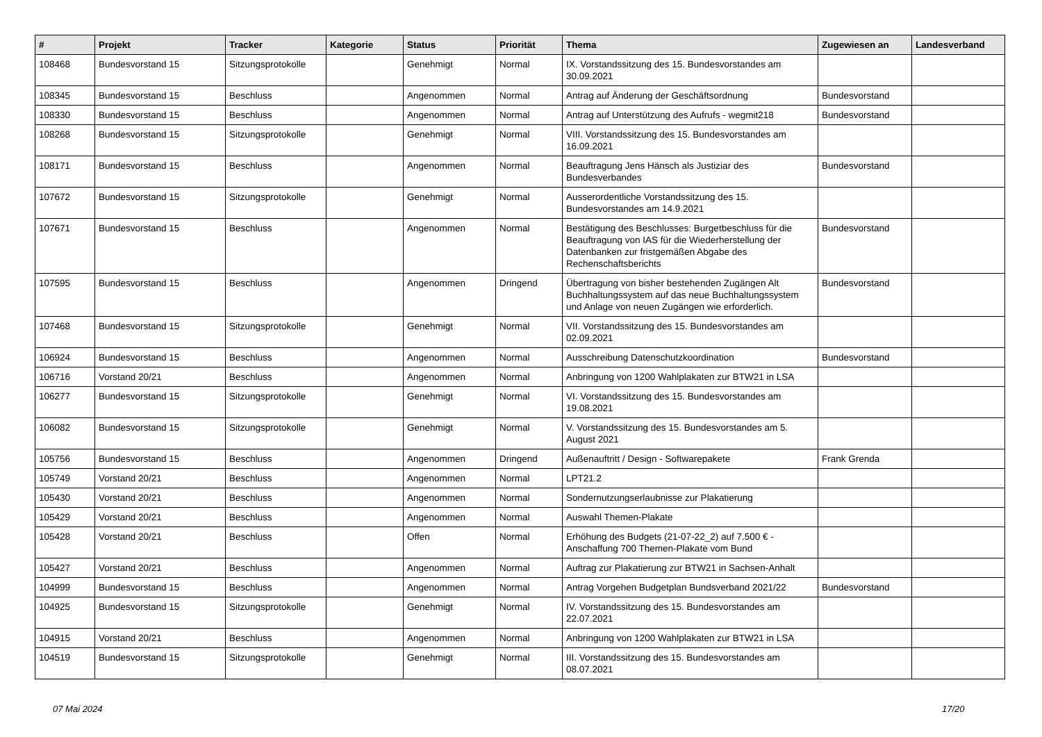| # | Projekt | Tracker | Kategorie | Status | Priorität | Thema | Zugewiesen an | Landesverband |
| --- | --- | --- | --- | --- | --- | --- | --- | --- |
| 108468 | Bundesvorstand 15 | Sitzungsprotokolle | | Genehmigt | Normal | IX. Vorstandssitzung des 15. Bundesvorstandes am 30.09.2021 | | |
| 108345 | Bundesvorstand 15 | Beschluss | | Angenommen | Normal | Antrag auf Änderung der Geschäftsordnung | Bundesvorstand | |
| 108330 | Bundesvorstand 15 | Beschluss | | Angenommen | Normal | Antrag auf Unterstützung des Aufrufs - wegmit218 | Bundesvorstand | |
| 108268 | Bundesvorstand 15 | Sitzungsprotokolle | | Genehmigt | Normal | VIII. Vorstandssitzung des 15. Bundesvorstandes am 16.09.2021 | | |
| 108171 | Bundesvorstand 15 | Beschluss | | Angenommen | Normal | Beauftragung Jens Hänsch als Justiziar des Bundesverbandes | Bundesvorstand | |
| 107672 | Bundesvorstand 15 | Sitzungsprotokolle | | Genehmigt | Normal | Ausserordentliche Vorstandssitzung des 15. Bundesvorstandes am 14.9.2021 | | |
| 107671 | Bundesvorstand 15 | Beschluss | | Angenommen | Normal | Bestätigung des Beschlusses: Burgetbeschluss für die Beauftragung von IAS für die Wiederherstellung der Datenbanken zur fristgemäßen Abgabe des Rechenschaftsberichts | Bundesvorstand | |
| 107595 | Bundesvorstand 15 | Beschluss | | Angenommen | Dringend | Übertragung von bisher bestehenden Zugängen Alt Buchhaltungssystem auf das neue Buchhaltungssystem und Anlage von neuen Zugängen wie erforderlich. | Bundesvorstand | |
| 107468 | Bundesvorstand 15 | Sitzungsprotokolle | | Genehmigt | Normal | VII. Vorstandssitzung des 15. Bundesvorstandes am 02.09.2021 | | |
| 106924 | Bundesvorstand 15 | Beschluss | | Angenommen | Normal | Ausschreibung Datenschutzkoordination | Bundesvorstand | |
| 106716 | Vorstand 20/21 | Beschluss | | Angenommen | Normal | Anbringung von 1200 Wahlplakaten zur BTW21 in LSA | | |
| 106277 | Bundesvorstand 15 | Sitzungsprotokolle | | Genehmigt | Normal | VI. Vorstandssitzung des 15. Bundesvorstandes am 19.08.2021 | | |
| 106082 | Bundesvorstand 15 | Sitzungsprotokolle | | Genehmigt | Normal | V. Vorstandssitzung des 15. Bundesvorstandes am 5. August 2021 | | |
| 105756 | Bundesvorstand 15 | Beschluss | | Angenommen | Dringend | Außenauftritt / Design - Softwarepakete | Frank Grenda | |
| 105749 | Vorstand 20/21 | Beschluss | | Angenommen | Normal | LPT21.2 | | |
| 105430 | Vorstand 20/21 | Beschluss | | Angenommen | Normal | Sondernutzungserlaubnisse zur Plakatierung | | |
| 105429 | Vorstand 20/21 | Beschluss | | Angenommen | Normal | Auswahl Themen-Plakate | | |
| 105428 | Vorstand 20/21 | Beschluss | | Offen | Normal | Erhöhung des Budgets (21-07-22_2) auf 7.500 € - Anschaffung 700 Themen-Plakate vom Bund | | |
| 105427 | Vorstand 20/21 | Beschluss | | Angenommen | Normal | Auftrag zur Plakatierung zur BTW21 in Sachsen-Anhalt | | |
| 104999 | Bundesvorstand 15 | Beschluss | | Angenommen | Normal | Antrag Vorgehen Budgetplan Bundsverband 2021/22 | Bundesvorstand | |
| 104925 | Bundesvorstand 15 | Sitzungsprotokolle | | Genehmigt | Normal | IV. Vorstandssitzung des 15. Bundesvorstandes am 22.07.2021 | | |
| 104915 | Vorstand 20/21 | Beschluss | | Angenommen | Normal | Anbringung von 1200 Wahlplakaten zur BTW21 in LSA | | |
| 104519 | Bundesvorstand 15 | Sitzungsprotokolle | | Genehmigt | Normal | III. Vorstandssitzung des 15. Bundesvorstandes am 08.07.2021 | | |
07 Mai 2024 17/20